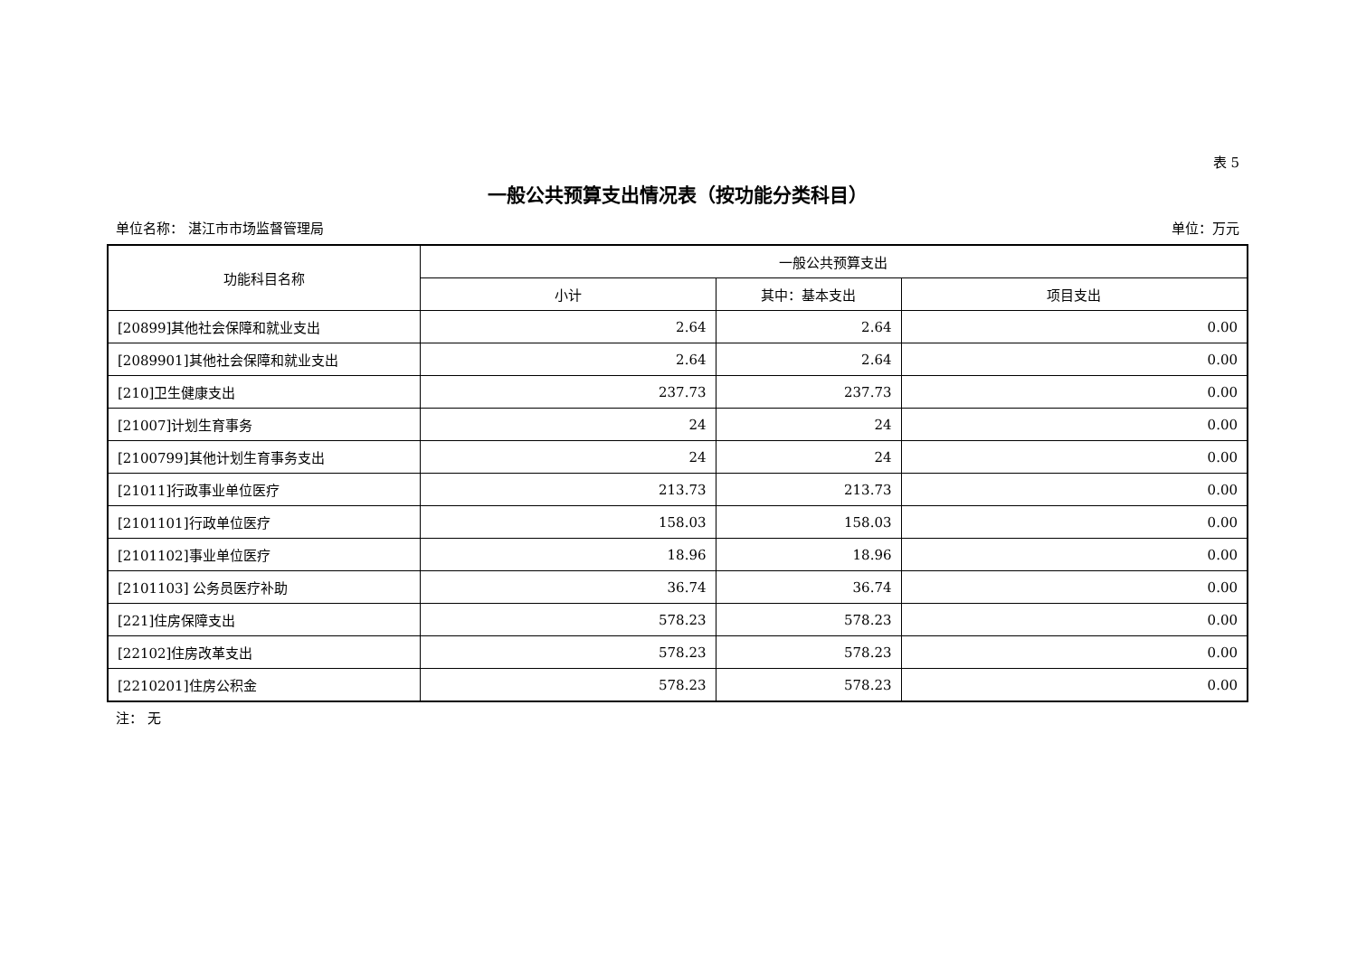表 5
一般公共预算支出情况表（按功能分类科目）
单位名称： 湛江市市场监督管理局 单位：万元
| 功能科目名称 | 一般公共预算支出 | | |
| --- | --- | --- | --- |
| | 小计 | 其中：基本支出 | 项目支出 |
| [20899]其他社会保障和就业支出 | 2.64 | 2.64 | 0.00 |
| [2089901]其他社会保障和就业支出 | 2.64 | 2.64 | 0.00 |
| [210]卫生健康支出 | 237.73 | 237.73 | 0.00 |
| [21007]计划生育事务 | 24 | 24 | 0.00 |
| [2100799]其他计划生育事务支出 | 24 | 24 | 0.00 |
| [21011]行政事业单位医疗 | 213.73 | 213.73 | 0.00 |
| [2101101]行政单位医疗 | 158.03 | 158.03 | 0.00 |
| [2101102]事业单位医疗 | 18.96 | 18.96 | 0.00 |
| [2101103] 公务员医疗补助 | 36.74 | 36.74 | 0.00 |
| [221]住房保障支出 | 578.23 | 578.23 | 0.00 |
| [22102]住房改革支出 | 578.23 | 578.23 | 0.00 |
| [2210201]住房公积金 | 578.23 | 578.23 | 0.00 |
注： 无